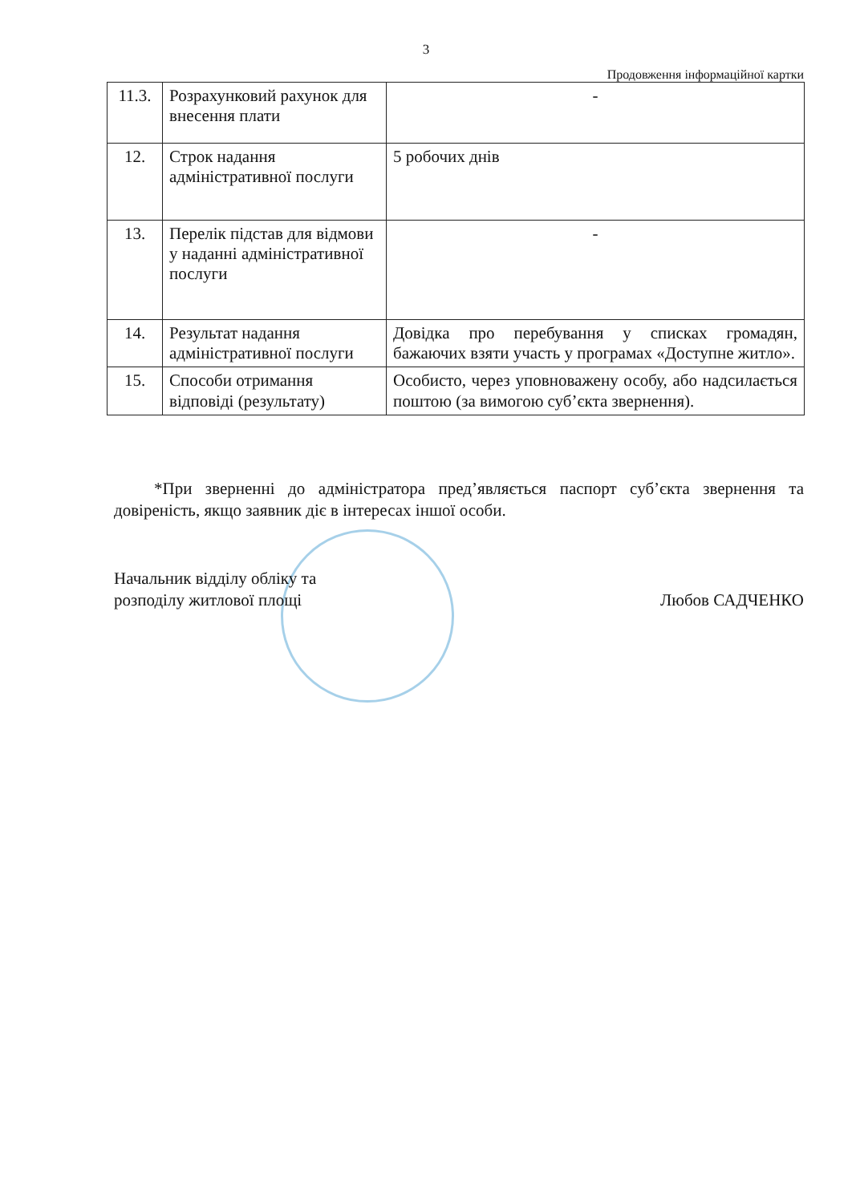3
Продовження інформаційної картки
| 11.3. | Розрахунковий рахунок для внесення плати | - |
| 12. | Строк надання адміністративної послуги | 5 робочих днів |
| 13. | Перелік підстав для відмови у наданні адміністративної послуги | - |
| 14. | Результат надання адміністративної послуги | Довідка про перебування у списках громадян, бажаючих взяти участь у програмах «Доступне житло». |
| 15. | Способи отримання відповіді (результату) | Особисто, через уповноважену особу, або надсилається поштою (за вимогою суб’єкта звернення). |
*При зверненні до адміністратора пред’являється паспорт суб’єкта звернення та довіреність, якщо заявник діє в інтересах іншої особи.
Начальник відділу обліку та
розподілу житлової площі
Любов САДЧЕНКО